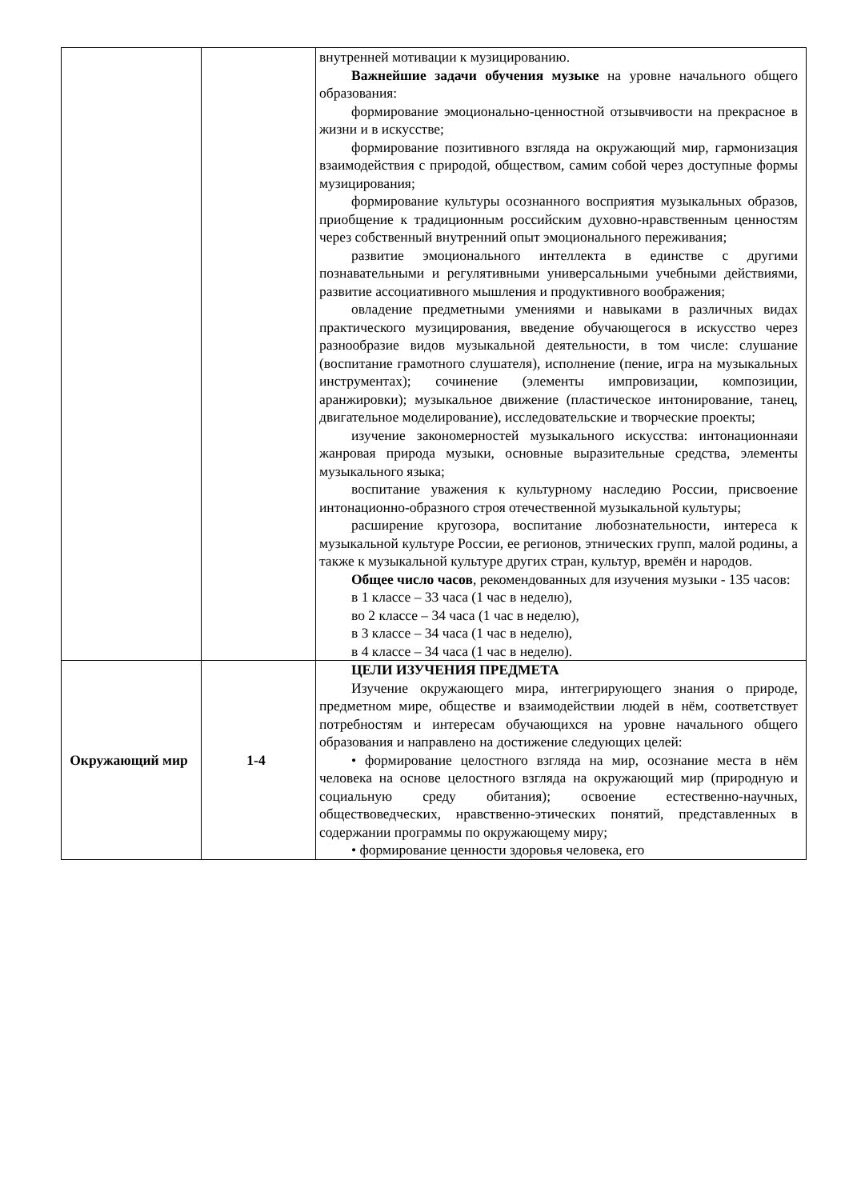| | | внутренней мотивации к музицированию. Важнейшие задачи обучения музыке на уровне начального общего образования: формирование эмоционально-ценностной отзывчивости на прекрасное в жизни и в искусстве; формирование позитивного взгляда на окружающий мир, гармонизация взаимодействия с природой, обществом, самим собой через доступные формы музицирования; формирование культуры осознанного восприятия музыкальных образов, приобщение к традиционным российским духовно-нравственным ценностям через собственный внутренний опыт эмоционального переживания; развитие эмоционального интеллекта в единстве с другими познавательными и регулятивными универсальными учебными действиями, развитие ассоциативного мышления и продуктивного воображения; овладение предметными умениями и навыками в различных видах практического музицирования, введение обучающегося в искусство через разнообразие видов музыкальной деятельности, в том числе: слушание (воспитание грамотного слушателя), исполнение (пение, игра на музыкальных инструментах); сочинение (элементы импровизации, композиции, аранжировки); музыкальное движение (пластическое интонирование, танец, двигательное моделирование), исследовательские и творческие проекты; изучение закономерностей музыкального искусства: интонационнаяи жанровая природа музыки, основные выразительные средства, элементы музыкального языка; воспитание уважения к культурному наследию России, присвоение интонационно-образного строя отечественной музыкальной культуры; расширение кругозора, воспитание любознательности, интереса к музыкальной культуре России, ее регионов, этнических групп, малой родины, а также к музыкальной культуре других стран, культур, времён и народов. Общее число часов , рекомендованных для изучения музыки - 135 часов: в 1 классе – 33 часа (1 час в неделю), во 2 классе – 34 часа (1 час в неделю), в 3 классе – 34 часа (1 час в неделю), в 4 классе – 34 часа (1 час в неделю). |
| Окружающий мир | 1-4 | ЦЕЛИ ИЗУЧЕНИЯ ПРЕДМЕТА Изучение окружающего мира, интегрирующего знания о природе, предметном мире, обществе и взаимодействии людей в нём, соответствует потребностям и интересам обучающихся на уровне начального общего образования и направлено на достижение следующих целей: • формирование целостного взгляда на мир, осознание места в нём человека на основе целостного взгляда на окружающий мир (природную и социальную среду обитания); освоение естественно-научных, обществоведческих, нравственно-этических понятий, представленных в содержании программы по окружающему миру; • формирование ценности здоровья человека, его |